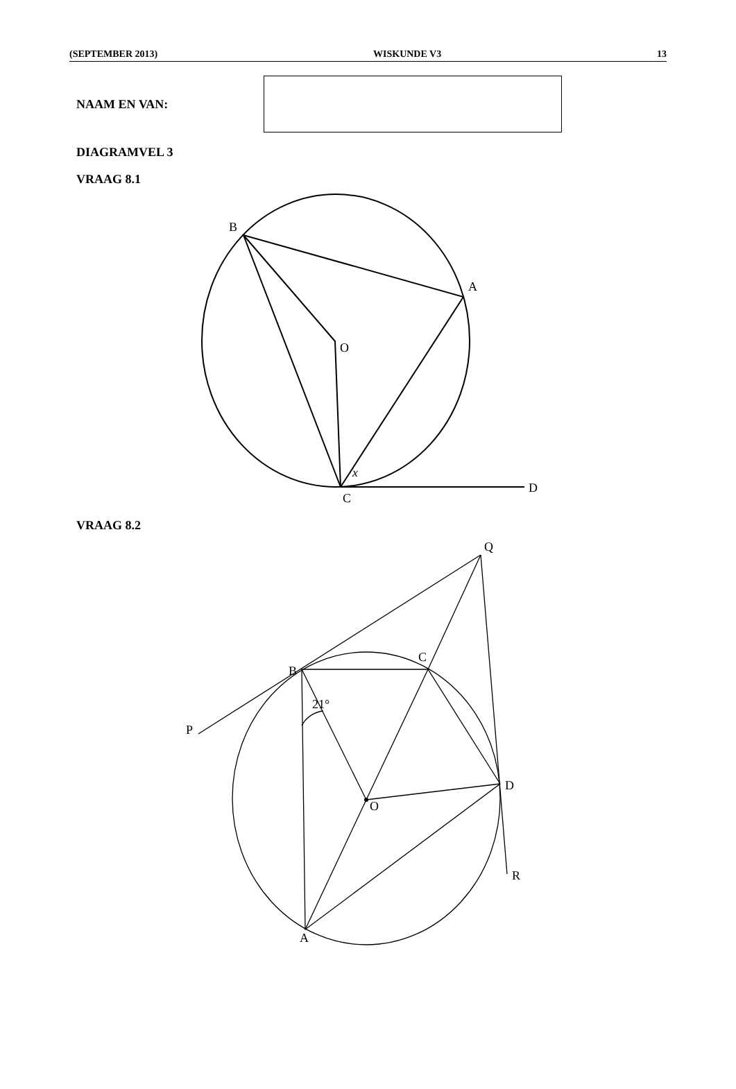(SEPTEMBER 2013) WISKUNDE V3 13
NAAM EN VAN:
DIAGRAMVEL 3
VRAAG 8.1
C
D
x
O
A
B
VRAAG 8.2
A
O
D
R
B
P
C
Q
21°